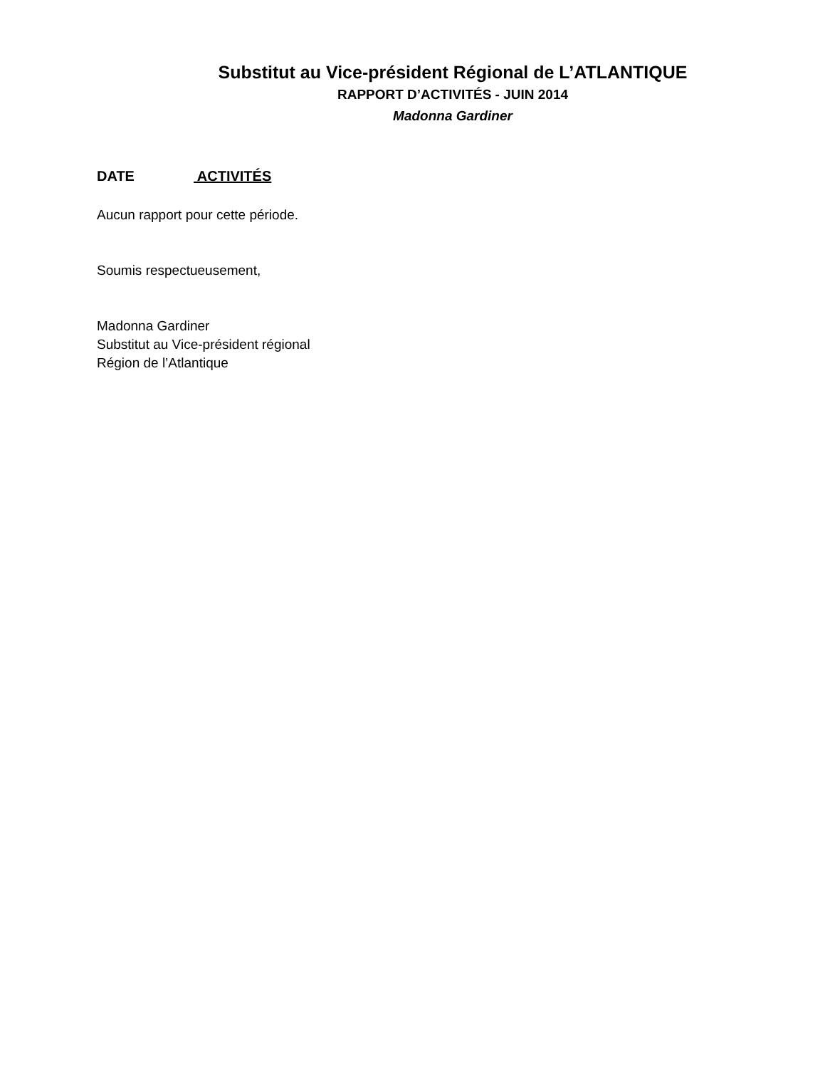Substitut au Vice-président Régional de L’ATLANTIQUE
RAPPORT D’ACTIVITÉS - JUIN 2014
Madonna Gardiner
DATE ACTIVITÉS
Aucun rapport pour cette période.
Soumis respectueusement,
Madonna Gardiner
Substitut au Vice-président régional
Région de l’Atlantique